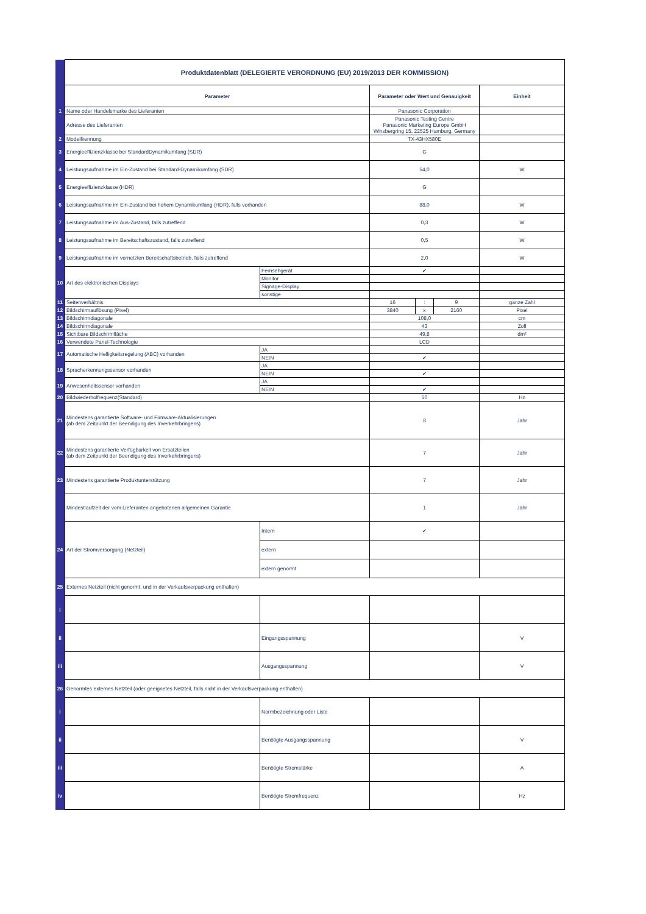| | Produktdatenblatt (DELEGIERTE VERORDNUNG (EU) 2019/2013 DER KOMMISSION) | | | | | |
| | Parameter | | Parameter oder Wert und Genauigkeit | | | Einheit |
| 1 | Name oder Handelsmarke des Lieferanten | | Panasonic Corporation | | | |
| | Adresse des Lieferanten | | Panasonic Testing Centre Panasonic Marketing Europe GmbH Winsbergring 15, 22525 Hamburg, Germany | | | |
| 2 | Modellkennung | | TX-43HX580E | | | |
| 3 | Energieeffizienzklasse bei StandardDynamikumfang (SDR) | | G | | | |
| 4 | Leistungsaufnahme im Ein-Zustand bei Standard-Dynamikumfang (SDR) | | 54,0 | | | W |
| 5 | Energieeffizienzklasse (HDR) | | G | | | |
| 6 | Leistungsaufnahme im Ein-Zustand bei hohem Dynamikumfang (HDR), falls vorhanden | | 88,0 | | | W |
| 7 | Leistungsaufnahme im Aus-Zustand, falls zutreffend | | 0,3 | | | W |
| 8 | Leistungsaufnahme im Bereitschaftszustand, falls zutreffend | | 0,5 | | | W |
| 9 | Leistungsaufnahme im vernetzten Bereitschaftsbetrieb, falls zutreffend | | 2,0 | | | W |
| 10 | Art des elektronischen Displays | Fernsehgerät | ✔ | | | |
| | | Monitor | | | | |
| | | Signage-Display | | | | |
| | | sonstige | | | | |
| 11 | Seitenverhältnis | | 16 | : | 9 | ganze Zahl |
| 12 | Bildschirmauflösung (Pixel) | | 3840 | x | 2160 | Pixel |
| 13 | Bildschirmdiagonale | | 108,0 | | | cm |
| 14 | Bildschirmdiagonale | | 43 | | | Zoll |
| 15 | Sichtbare Bildschirmfläche | | 49,8 | | | dm² |
| 16 | Verwendete Panel-Technologie | | LCD | | | |
| 17 | Automatische Helligkeitsregelung (ABC) vorhanden | JA | | | | |
| | | NEIN | ✔ | | | |
| 18 | Spracherkennungssensor vorhanden | JA | | | | |
| | | NEIN | ✔ | | | |
| 19 | Anwesenheitssensor vorhanden | JA | | | | |
| | | NEIN | ✔ | | | |
| 20 | Bildwiederholfrequenz(Standard) | | 50 | | | Hz |
| 21 | Mindestens garantierte Software- und Firmware-Aktualisierungen (ab dem Zeitpunkt der Beendigung des Inverkehrbringens) | | 8 | | | Jahr |
| 22 | Mindestens garantierte Verfügbarkeit von Ersatzteilen (ab dem Zeitpunkt der Beendigung des Inverkehrbringens) | | 7 | | | Jahr |
| 23 | Mindestens garantierte Produktunterstützung | | 7 | | | Jahr |
| | Mindestlaufzeit der vom Lieferanten angebotenen allgemeinen Garantie | | 1 | | | Jahr |
| 24 | Art der Stromversorgung (Netzteil) | Intern | ✔ | | | |
| | | extern | | | | |
| | | extern genormt | | | | |
| 25 | Externes Netzteil (nicht genormt, und in der Verkaufsverpackung enthalten) | | | | | |
| i | | | | | | |
| ii | | Eingangsspannung | | | | V |
| iii | | Ausgangsspannung | | | | V |
| 26 | Genormtes externes Netzteil (oder geeignetes Netzteil, falls nicht in der Verkaufsverpackung enthalten) | | | | | |
| i | | Normbezeichnung oder Liste | | | | |
| ii | | Benötigte Ausgangsspannung | | | | V |
| iii | | Benötigte Stromstärke | | | | A |
| iv | | Benötigte Stromfrequenz | | | | Hz |